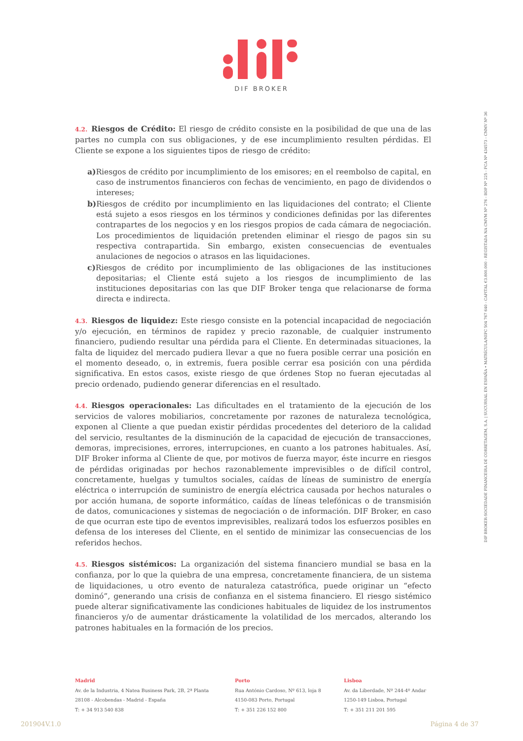DIF BROKER
DIF BROKER-SOCIEDADE FINANCEIRA DE CORRETAGEM, S.A. | SUCURSAL EN ESPAÑA • MATRÍCULA/NIPC 504 767 640 - CAPITAL €3.800.000 - REGISTADA NA CMVM Nº 276 - BDP Nº 225 - FCA Nº 434573 - CNMV Nº 36
4.2. Riesgos de Crédito: El riesgo de crédito consiste en la posibilidad de que una de las partes no cumpla con sus obligaciones, y de ese incumplimiento resulten pérdidas. El Cliente se expone a los siguientes tipos de riesgo de crédito:
a) Riesgos de crédito por incumplimiento de los emisores; en el reembolso de capital, en caso de instrumentos financieros con fechas de vencimiento, en pago de dividendos o intereses;
b) Riesgos de crédito por incumplimiento en las liquidaciones del contrato; el Cliente está sujeto a esos riesgos en los términos y condiciones definidas por las diferentes contrapartes de los negocios y en los riesgos propios de cada cámara de negociación. Los procedimientos de liquidación pretenden eliminar el riesgo de pagos sin su respectiva contrapartida. Sin embargo, existen consecuencias de eventuales anulaciones de negocios o atrasos en las liquidaciones.
c) Riesgos de crédito por incumplimiento de las obligaciones de las instituciones depositarias; el Cliente está sujeto a los riesgos de incumplimiento de las instituciones depositarias con las que DIF Broker tenga que relacionarse de forma directa e indirecta.
4.3. Riesgos de liquidez: Este riesgo consiste en la potencial incapacidad de negociación y/o ejecución, en términos de rapidez y precio razonable, de cualquier instrumento financiero, pudiendo resultar una pérdida para el Cliente. En determinadas situaciones, la falta de liquidez del mercado pudiera llevar a que no fuera posible cerrar una posición en el momento deseado, o, in extremis, fuera posible cerrar esa posición con una pérdida significativa. En estos casos, existe riesgo de que órdenes Stop no fueran ejecutadas al precio ordenado, pudiendo generar diferencias en el resultado.
4.4. Riesgos operacionales: Las dificultades en el tratamiento de la ejecución de los servicios de valores mobiliarios, concretamente por razones de naturaleza tecnológica, exponen al Cliente a que puedan existir pérdidas procedentes del deterioro de la calidad del servicio, resultantes de la disminución de la capacidad de ejecución de transacciones, demoras, imprecisiones, errores, interrupciones, en cuanto a los patrones habituales. Así, DIF Broker informa al Cliente de que, por motivos de fuerza mayor, éste incurre en riesgos de pérdidas originadas por hechos razonablemente imprevisibles o de difícil control, concretamente, huelgas y tumultos sociales, caídas de líneas de suministro de energía eléctrica o interrupción de suministro de energía eléctrica causada por hechos naturales o por acción humana, de soporte informático, caídas de líneas telefónicas o de transmisión de datos, comunicaciones y sistemas de negociación o de información. DIF Broker, en caso de que ocurran este tipo de eventos imprevisibles, realizará todos los esfuerzos posibles en defensa de los intereses del Cliente, en el sentido de minimizar las consecuencias de los referidos hechos.
4.5. Riesgos sistémicos: La organización del sistema financiero mundial se basa en la confianza, por lo que la quiebra de una empresa, concretamente financiera, de un sistema de liquidaciones, u otro evento de naturaleza catastrófica, puede originar un “efecto dominó”, generando una crisis de confianza en el sistema financiero. El riesgo sistémico puede alterar significativamente las condiciones habituales de liquidez de los instrumentos financieros y/o de aumentar drásticamente la volatilidad de los mercados, alterando los patrones habituales en la formación de los precios.
Madrid
Av. de la Industria, 4 Natea Business Park, 2B, 2ª Planta
28108 - Alcobendas - Madrid - España
T: + 34 913 540 838
Porto
Rua António Cardoso, Nº 613, loja 8
4150-083 Porto, Portugal
T: + 351 226 152 800
Lisboa
Av. da Liberdade, Nº 244-4º Andar
1250-149 Lisboa, Portugal
T: + 351 211 201 595
201904V.1.0 Página 4 de 37